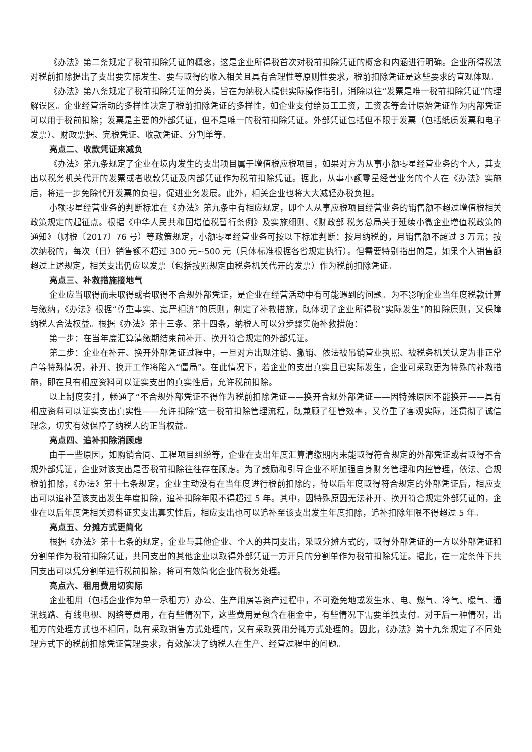《办法》第二条规定了税前扣除凭证的概念，这是企业所得税首次对税前扣除凭证的概念和内涵进行明确。企业所得税法对税前扣除提出了支出要实际发生、要与取得的收入相关且具有合理性等原则性要求，税前扣除凭证是这些要求的直观体现。
《办法》第八条规定了税前扣除凭证的分类，旨在为纳税人提供实际操作指引，消除以往“发票是唯一税前扣除凭证”的理解误区。企业经营活动的多样性决定了税前扣除凭证的多样性，如企业支付给员工工资，工资表等会计原始凭证作为内部凭证可以用于税前扣除；发票是主要的外部凭证，但不是唯一的税前扣除凭证。外部凭证包括但不限于发票（包括纸质发票和电子发票）、财政票据、完税凭证、收款凭证、分割单等。
亮点二、收款凭证来减负
《办法》第九条规定了企业在境内发生的支出项目属于增值税应税项目，如果对方为从事小额零星经营业务的个人，其支出以税务机关代开的发票或者收款凭证及内部凭证作为税前扣除凭证。据此，从事小额零星经营业务的个人在《办法》实施后，将进一步免除代开发票的负担，促进业务发展。此外，相关企业也将大大减轻办税负担。
小额零星经营业务的判断标准在《办法》第九条中有相应规定，即个人从事应税项目经营业务的销售额不超过增值税相关政策规定的起征点。根据《中华人民共和国增值税暂行条例》及实施细则、《财政部 税务总局关于延续小微企业增值税政策的通知》（财税〔2017〕76 号）等政策规定，小额零星经营业务可按以下标准判断：按月纳税的，月销售额不超过 3 万元；按次纳税的，每次（日）销售额不超过 300 元~500 元（具体标准根据各省规定执行）。但需要特别指出的是，如果个人销售额超过上述规定，相关支出仍应以发票（包括按照规定由税务机关代开的发票）作为税前扣除凭证。
亮点三、补救措施接地气
企业应当取得而未取得或者取得不合规外部凭证，是企业在经营活动中有可能遇到的问题。为不影响企业当年度税款计算与缴纳，《办法》根据“尊重事实、宽严相济”的原则，制定了补救措施，既体现了企业所得税“实际发生”的扣除原则，又保障纳税人合法权益。根据《办法》第十三条、第十四条，纳税人可以分步骤实施补救措施：
第一步：在当年度汇算清缴期结束前补开、换开符合规定的外部凭证。
第二步：企业在补开、换开外部凭证过程中，一旦对方出现注销、撤销、依法被吊销营业执照、被税务机关认定为非正常户等特殊情况，补开、换开工作将陷入“僵局”。在此情况下，若企业的支出真实且已实际发生，企业可采取更为特殊的补救措施，即在具有相应资料可以证实支出的真实性后，允许税前扣除。
以上制度安排，畅通了“不合规外部凭证不得作为税前扣除凭证——换开合规外部凭证——因特殊原因不能换开——具有相应资料可以证实支出真实性——允许扣除”这一税前扣除管理流程，既兼顾了征管效率，又尊重了客观实际，还贯彻了诚信理念，切实有效保障了纳税人的正当权益。
亮点四、追补扣除消顾虑
由于一些原因，如购销合同、工程项目纠纷等，企业在支出年度汇算清缴期内未能取得符合规定的外部凭证或者取得不合规外部凭证，企业对该支出是否税前扣除往往存在顾虑。为了鼓励和引导企业不断加强自身财务管理和内控管理，依法、合规税前扣除，《办法》第十七条规定，企业主动没有在当年度进行税前扣除的，待以后年度取得符合规定的外部凭证后，相应支出可以追补至该支出发生年度扣除，追补扣除年限不得超过 5 年。其中，因特殊原因无法补开、换开符合规定外部凭证的，企业在以后年度凭相关资料证实支出真实性后，相应支出也可以追补至该支出发生年度扣除，追补扣除年限不得超过 5 年。
亮点五、分摊方式更简化
根据《办法》第十七条的规定，企业与其他企业、个人的共同支出，采取分摊方式的，取得外部凭证的一方以外部凭证和分割单作为税前扣除凭证，共同支出的其他企业以取得外部凭证一方开具的分割单作为税前扣除凭证。据此，在一定条件下共同支出可以凭分割单进行税前扣除，将可有效简化企业的税务处理。
亮点六、租用费用切实际
企业租用（包括企业作为单一承租方）办公、生产用房等资产过程中，不可避免地或发生水、电、燃气、冷气、暖气、通讯线路、有线电视、网络等费用，在有些情况下，这些费用是包含在租金中，有些情况下需要单独支付。对于后一种情况，出租方的处理方式也不相同，既有采取销售方式处理的，又有采取费用分摊方式处理的。因此，《办法》第十九条规定了不同处理方式下的税前扣除凭证管理要求，有效解决了纳税人在生产、经营过程中的问题。